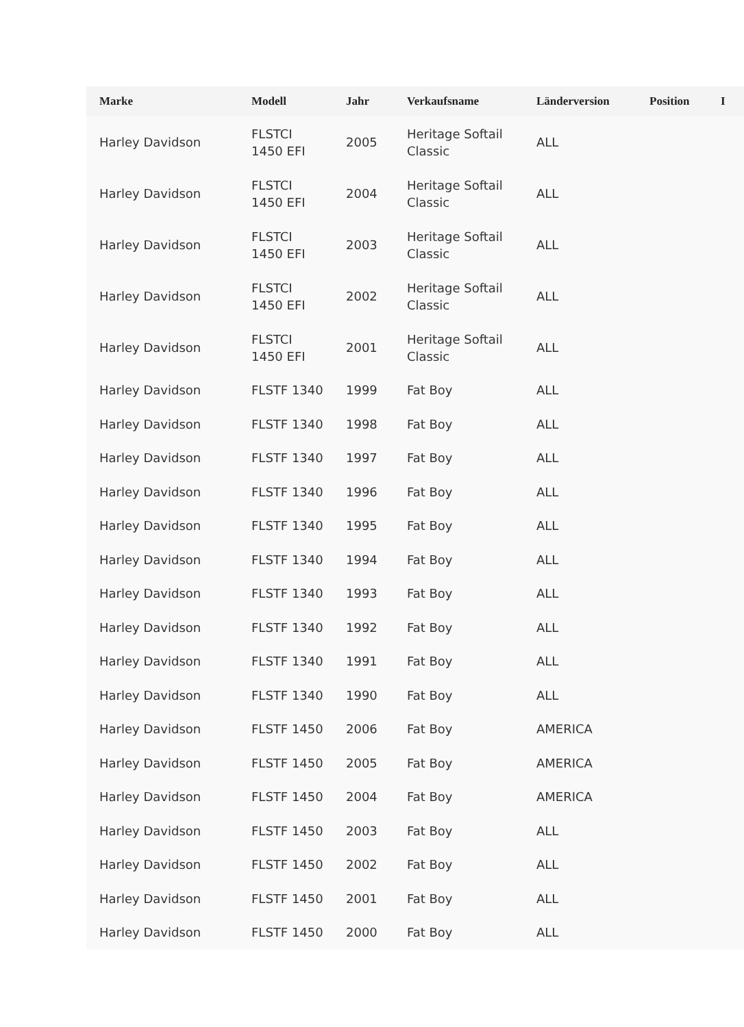| Marke | Modell | Jahr | Verkaufsname | Länderversion | Position | I |
| --- | --- | --- | --- | --- | --- | --- |
| Harley Davidson | FLSTCI 1450 EFI | 2005 | Heritage Softail Classic | ALL | | |
| Harley Davidson | FLSTCI 1450 EFI | 2004 | Heritage Softail Classic | ALL | | |
| Harley Davidson | FLSTCI 1450 EFI | 2003 | Heritage Softail Classic | ALL | | |
| Harley Davidson | FLSTCI 1450 EFI | 2002 | Heritage Softail Classic | ALL | | |
| Harley Davidson | FLSTCI 1450 EFI | 2001 | Heritage Softail Classic | ALL | | |
| Harley Davidson | FLSTF 1340 | 1999 | Fat Boy | ALL | | |
| Harley Davidson | FLSTF 1340 | 1998 | Fat Boy | ALL | | |
| Harley Davidson | FLSTF 1340 | 1997 | Fat Boy | ALL | | |
| Harley Davidson | FLSTF 1340 | 1996 | Fat Boy | ALL | | |
| Harley Davidson | FLSTF 1340 | 1995 | Fat Boy | ALL | | |
| Harley Davidson | FLSTF 1340 | 1994 | Fat Boy | ALL | | |
| Harley Davidson | FLSTF 1340 | 1993 | Fat Boy | ALL | | |
| Harley Davidson | FLSTF 1340 | 1992 | Fat Boy | ALL | | |
| Harley Davidson | FLSTF 1340 | 1991 | Fat Boy | ALL | | |
| Harley Davidson | FLSTF 1340 | 1990 | Fat Boy | ALL | | |
| Harley Davidson | FLSTF 1450 | 2006 | Fat Boy | AMERICA | | |
| Harley Davidson | FLSTF 1450 | 2005 | Fat Boy | AMERICA | | |
| Harley Davidson | FLSTF 1450 | 2004 | Fat Boy | AMERICA | | |
| Harley Davidson | FLSTF 1450 | 2003 | Fat Boy | ALL | | |
| Harley Davidson | FLSTF 1450 | 2002 | Fat Boy | ALL | | |
| Harley Davidson | FLSTF 1450 | 2001 | Fat Boy | ALL | | |
| Harley Davidson | FLSTF 1450 | 2000 | Fat Boy | ALL | | |